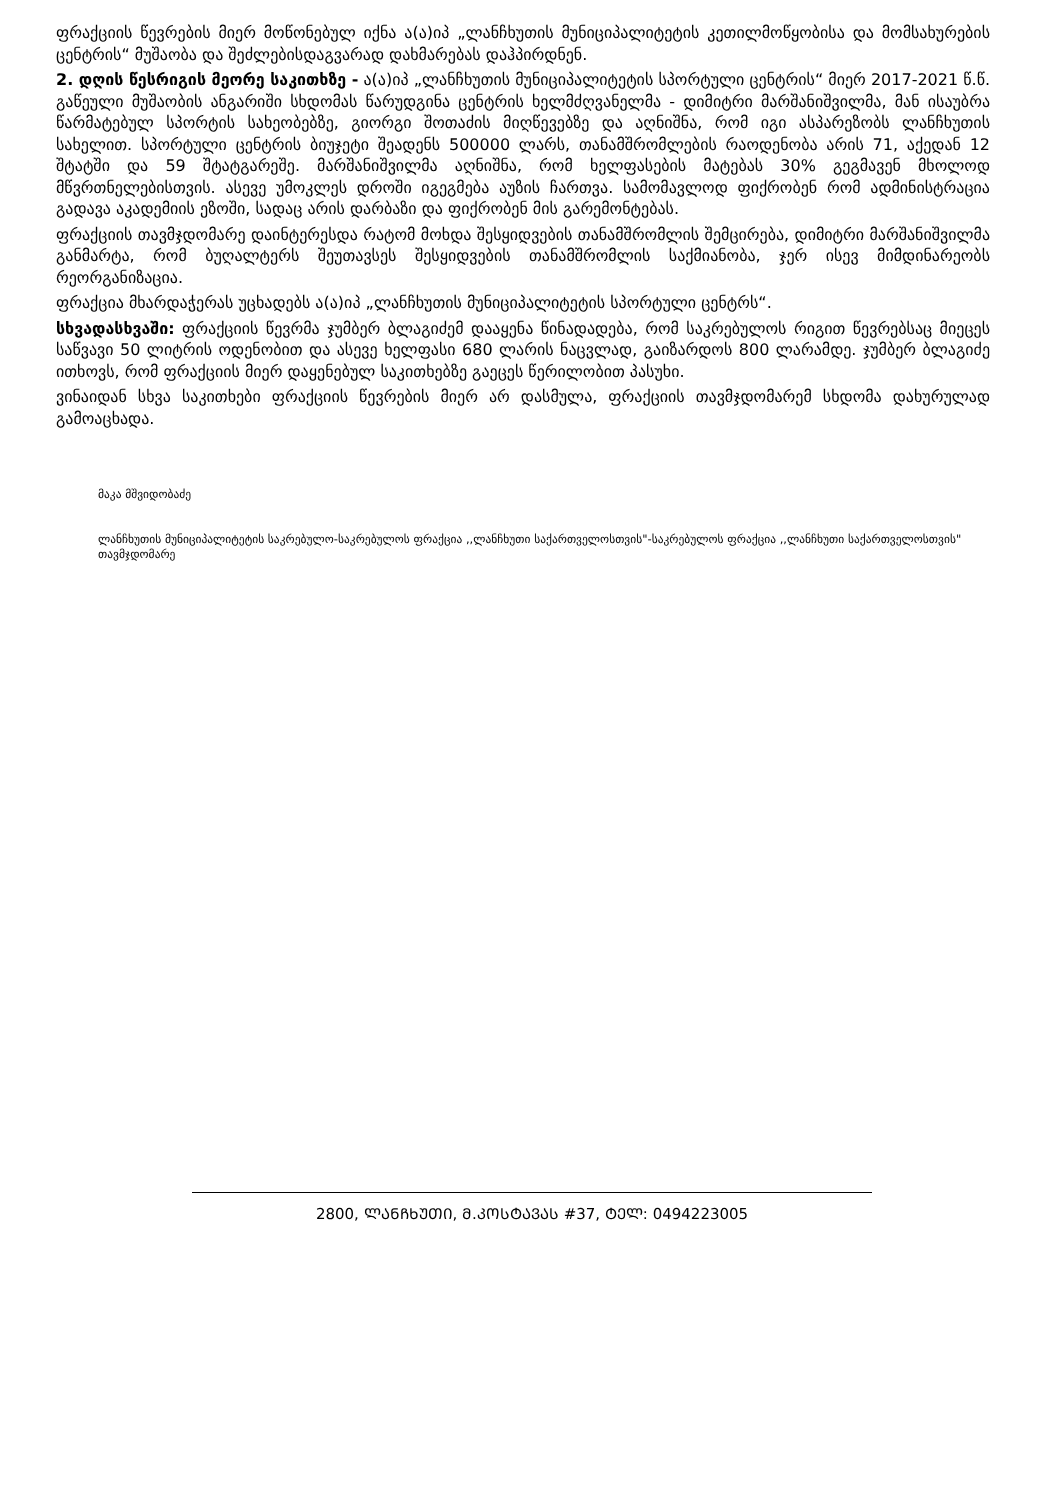ფრაქციის წევრების მიერ მოწონებულ იქნა ა(ა)იპ „ლანჩხუთის მუნიციპალიტეტის კეთილმოწყობისა და მომსახურების ცენტრის“ მუშაობა და შეძლებისდაგვარად დახმარებას დაჰპირდნენ.
2. დღის წესრიგის მეორე საკითხზე - ა(ა)იპ „ლანჩხუთის მუნიციპალიტეტის სპორტული ცენტრის“ მიერ 2017-2021 წ.წ. გაწეული მუშაობის ანგარიში სხდომას წარუდგინა ცენტრის ხელმძღვანელმა - დიმიტრი მარშანიშვილმა, მან ისაუბრა წარმატებულ სპორტის სახეობებზე, გიორგი შოთაძის მიღწევებზე და აღნიშნა, რომ იგი ასპარეზობს ლანჩხუთის სახელით. სპორტული ცენტრის ბიუჯეტი შეადენს 500000 ლარს, თანამშრომლების რაოდენობა არის 71, აქედან 12 შტატში და 59 შტატგარეშე. მარშანიშვილმა აღნიშნა, რომ ხელფასების მატებას 30% გეგმავენ მხოლოდ მწვრთნელებისთვის. ასევე უმოკლეს დროში იგეგმება აუზის ჩართვა. სამომავლოდ ფიქრობენ რომ ადმინისტრაცია გადავა აკადემიის ეზოში, სადაც არის დარბაზი და ფიქრობენ მის გარემონტებას.
ფრაქციის თავმჯდომარე დაინტერესდა რატომ მოხდა შესყიდვების თანამშრომლის შემცირება, დიმიტრი მარშანიშვილმა განმარტა, რომ ბუღალტერს შეუთავსეს შესყიდვების თანამშრომლის საქმიანობა, ჯერ ისევ მიმდინარეობს რეორგანიზაცია.
ფრაქცია მხარდაჭერას უცხადებს ა(ა)იპ „ლანჩხუთის მუნიციპალიტეტის სპორტული ცენტრს“.
სხვადასხვაში: ფრაქციის წევრმა ჯუმბერ ბლაგიძემ დააყენა წინადადება, რომ საკრებულოს რიგით წევრებსაც მიეცეს საწვავი 50 ლიტრის ოდენობით და ასევე ხელფასი 680 ლარის ნაცვლად, გაიზარდოს 800 ლარამდე. ჯუმბერ ბლაგიძე ითხოვს, რომ ფრაქციის მიერ დაყენებულ საკითხებზე გაეცეს წერილობით პასუხი.
ვინაიდან სხვა საკითხები ფრაქციის წევრების მიერ არ დასმულა, ფრაქციის თავმჯდომარემ სხდომა დახურულად გამოაცხადა.
მაკა მშვიდობაძე
ლანჩხუთის მუნიციპალიტეტის საკრებულო-საკრებულოს ფრაქცია ,,ლანჩხუთი საქართველოსთვის"-საკრებულოს ფრაქცია ,,ლანჩხუთი საქართველოსთვის" თავმჯდომარე
2800, ᲚᲐᲜᲩᲮᲣᲗᲘ, Მ.ᲙᲝᲡᲢᲐᲕᲐᲡ #37, ᲢᲔᲚ: 0494223005